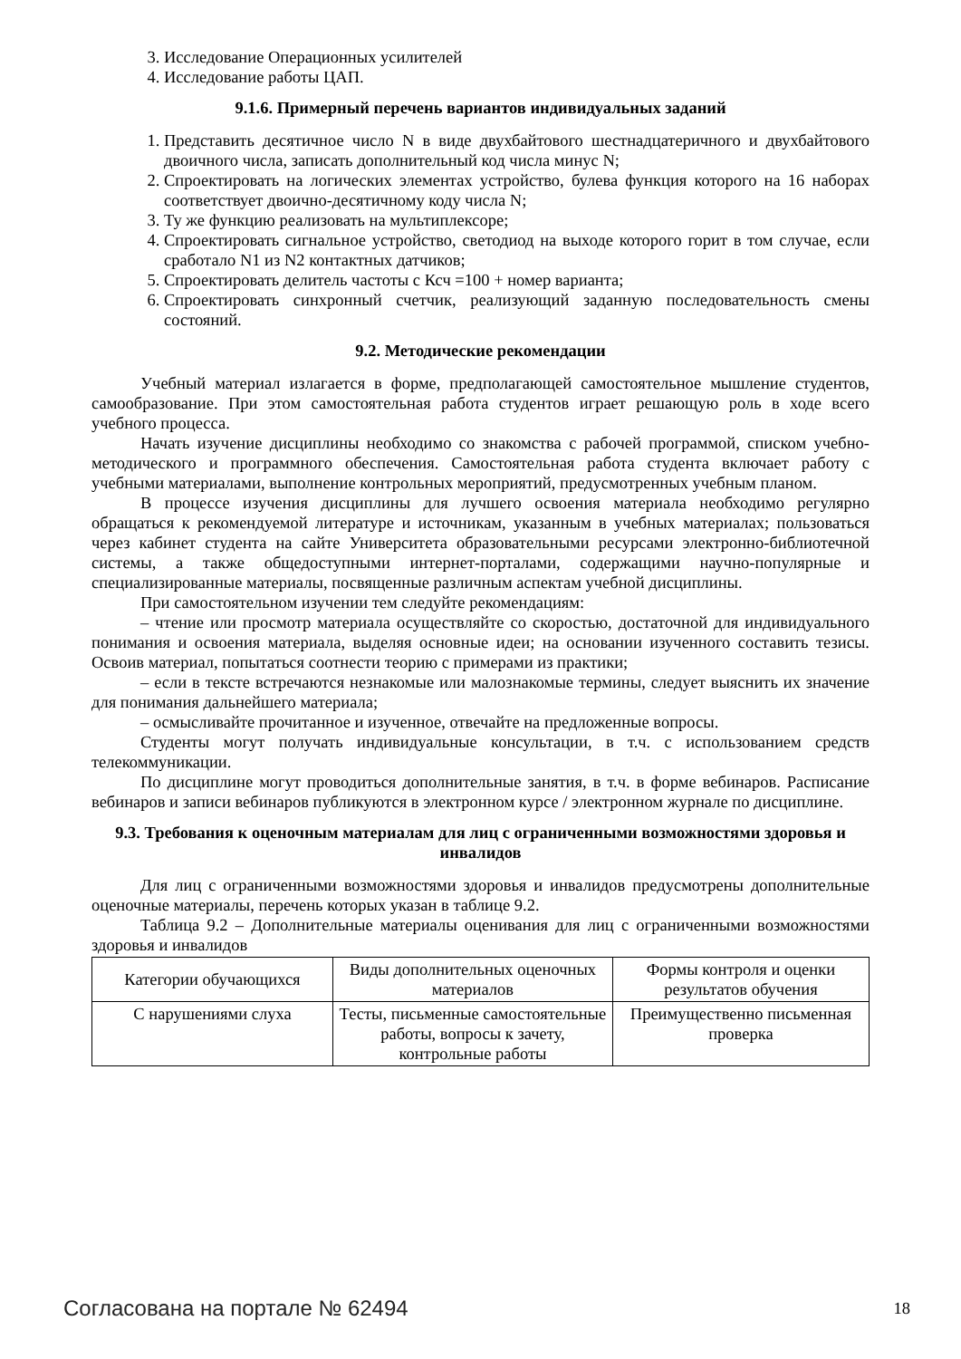3. Исследование Операционных усилителей
4. Исследование работы ЦАП.
9.1.6. Примерный перечень вариантов индивидуальных заданий
1. Представить десятичное число N в виде двухбайтового шестнадцатеричного и двухбайтового двоичного числа, записать дополнительный код числа минус N;
2. Спроектировать на логических элементах устройство, булева функция которого на 16 наборах соответствует двоично-десятичному коду числа N;
3. Ту же функцию реализовать на мультиплексоре;
4. Спроектировать сигнальное устройство, светодиод на выходе которого горит в том случае, если сработало N1 из N2 контактных датчиков;
5. Спроектировать делитель частоты с Ксч =100 + номер варианта;
6. Спроектировать синхронный счетчик, реализующий заданную последовательность смены состояний.
9.2. Методические рекомендации
Учебный материал излагается в форме, предполагающей самостоятельное мышление студентов, самообразование. При этом самостоятельная работа студентов играет решающую роль в ходе всего учебного процесса.
Начать изучение дисциплины необходимо со знакомства с рабочей программой, списком учебно-методического и программного обеспечения. Самостоятельная работа студента включает работу с учебными материалами, выполнение контрольных мероприятий, предусмотренных учебным планом.
В процессе изучения дисциплины для лучшего освоения материала необходимо регулярно обращаться к рекомендуемой литературе и источникам, указанным в учебных материалах; пользоваться через кабинет студента на сайте Университета образовательными ресурсами электронно-библиотечной системы, а также общедоступными интернет-порталами, содержащими научно-популярные и специализированные материалы, посвященные различным аспектам учебной дисциплины.
При самостоятельном изучении тем следуйте рекомендациям:
– чтение или просмотр материала осуществляйте со скоростью, достаточной для индивидуального понимания и освоения материала, выделяя основные идеи; на основании изученного составить тезисы. Освоив материал, попытаться соотнести теорию с примерами из практики;
– если в тексте встречаются незнакомые или малознакомые термины, следует выяснить их значение для понимания дальнейшего материала;
– осмысливайте прочитанное и изученное, отвечайте на предложенные вопросы.
Студенты могут получать индивидуальные консультации, в т.ч. с использованием средств телекоммуникации.
По дисциплине могут проводиться дополнительные занятия, в т.ч. в форме вебинаров. Расписание вебинаров и записи вебинаров публикуются в электронном курсе / электронном журнале по дисциплине.
9.3. Требования к оценочным материалам для лиц с ограниченными возможностями здоровья и инвалидов
Для лиц с ограниченными возможностями здоровья и инвалидов предусмотрены дополнительные оценочные материалы, перечень которых указан в таблице 9.2.
Таблица 9.2 – Дополнительные материалы оценивания для лиц с ограниченными возможностями здоровья и инвалидов
| Категории обучающихся | Виды дополнительных оценочных материалов | Формы контроля и оценки результатов обучения |
| С нарушениями слуха | Тесты, письменные самостоятельные работы, вопросы к зачету, контрольные работы | Преимущественно письменная проверка |
Согласована на портале № 62494 18